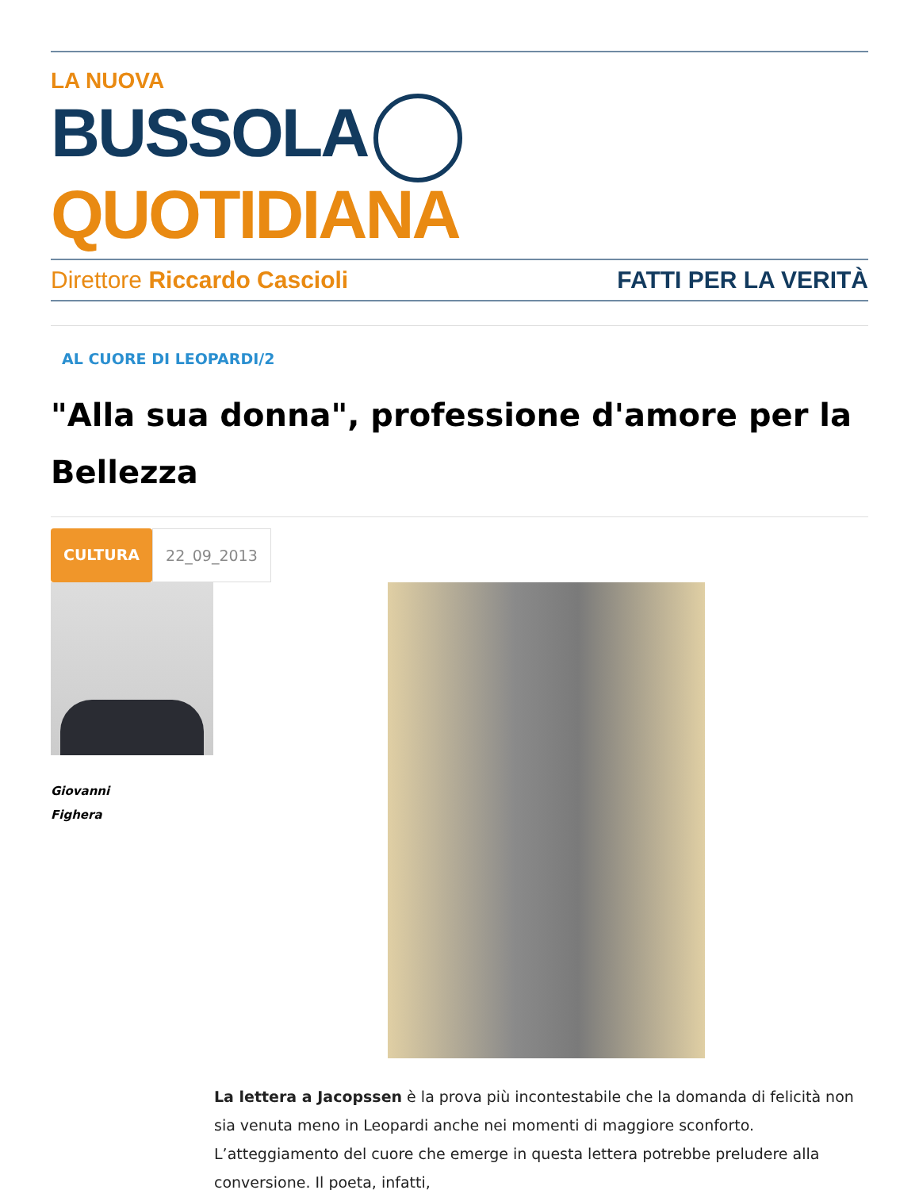LA NUOVA
BUSSOLA QUOTIDIANA
Direttore Riccardo Cascioli FATTI PER LA VERITÀ
AL CUORE DI LEOPARDI/2
"Alla sua donna", professione d'amore per la Bellezza
CULTURA 22_09_2013
Giovanni
Fighera
La lettera a Jacopssen è la prova più incontestabile che la domanda di felicità non sia venuta meno in Leopardi anche nei momenti di maggiore sconforto. L’atteggiamento del cuore che emerge in questa lettera potrebbe preludere alla conversione. Il poeta, infatti,